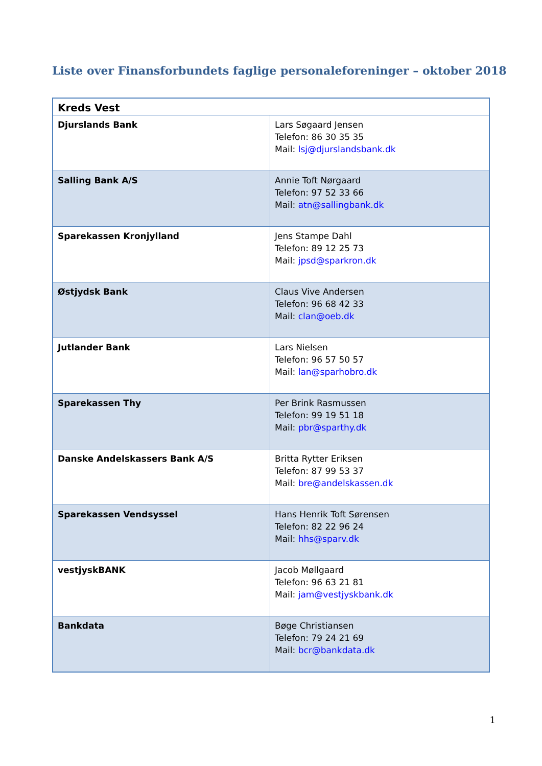Liste over Finansforbundets faglige personaleforeninger – oktober 2018
| Kreds Vest | |
| Djurslands Bank | Lars Søgaard Jensen Telefon: 86 30 35 35 Mail: lsj@djurslandsbank.dk |
| Salling Bank A/S | Annie Toft Nørgaard Telefon: 97 52 33 66 Mail: atn@sallingbank.dk |
| Sparekassen Kronjylland | Jens Stampe Dahl Telefon: 89 12 25 73 Mail: jpsd@sparkron.dk |
| Østjydsk Bank | Claus Vive Andersen Telefon: 96 68 42 33 Mail: clan@oeb.dk |
| Jutlander Bank | Lars Nielsen Telefon: 96 57 50 57 Mail: lan@sparhobro.dk |
| Sparekassen Thy | Per Brink Rasmussen Telefon: 99 19 51 18 Mail: pbr@sparthy.dk |
| Danske Andelskassers Bank A/S | Britta Rytter Eriksen Telefon: 87 99 53 37 Mail: bre@andelskassen.dk |
| Sparekassen Vendsyssel | Hans Henrik Toft Sørensen Telefon: 82 22 96 24 Mail: hhs@sparv.dk |
| vestjyskBANK | Jacob Møllgaard Telefon: 96 63 21 81 Mail: jam@vestjyskbank.dk |
| Bankdata | Bøge Christiansen Telefon: 79 24 21 69 Mail: bcr@bankdata.dk |
1